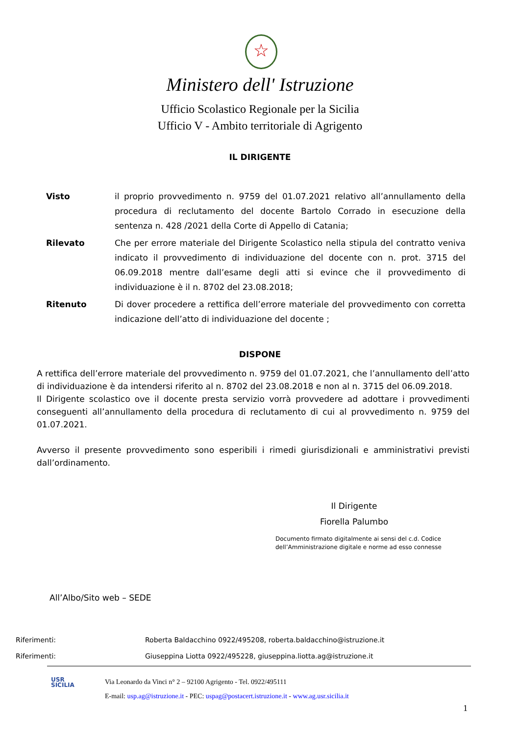☆
Ministero dell' Istruzione
Ufficio Scolastico Regionale per la Sicilia
Ufficio V - Ambito territoriale di Agrigento
IL DIRIGENTE
| Visto | il proprio provvedimento n. 9759 del 01.07.2021 relativo all’annullamento della procedura di reclutamento del docente Bartolo Corrado in esecuzione della sentenza n. 428 /2021 della Corte di Appello di Catania; |
| Rilevato | Che per errore materiale del Dirigente Scolastico nella stipula del contratto veniva indicato il provvedimento di individuazione del docente con n. prot. 3715 del 06.09.2018 mentre dall’esame degli atti si evince che il provvedimento di individuazione è il n. 8702 del 23.08.2018; |
| Ritenuto | Di dover procedere a rettifica dell’errore materiale del provvedimento con corretta indicazione dell’atto di individuazione del docente ; |
DISPONE
A rettifica dell’errore materiale del provvedimento n. 9759 del 01.07.2021, che l’annullamento dell’atto di individuazione è da intendersi riferito al n. 8702 del 23.08.2018 e non al n. 3715 del 06.09.2018.
Il Dirigente scolastico ove il docente presta servizio vorrà provvedere ad adottare i provvedimenti conseguenti all’annullamento della procedura di reclutamento di cui al provvedimento n. 9759 del 01.07.2021.
Avverso il presente provvedimento sono esperibili i rimedi giurisdizionali e amministrativi previsti dall’ordinamento.
Il Dirigente
Fiorella Palumbo
Documento firmato digitalmente ai sensi del c.d. Codice
dell’Amministrazione digitale e norme ad esso connesse
All’Albo/Sito web – SEDE
Riferimenti: Roberta Baldacchino 0922/495208, roberta.baldacchino@istruzione.it
Riferimenti: Giuseppina Liotta 0922/495228, giuseppina.liotta.ag@istruzione.it
USR
SICILIA
Via Leonardo da Vinci n° 2 – 92100 Agrigento - Tel. 0922/495111
E-mail: usp.ag@istruzione.it - PEC: uspag@postacert.istruzione.it - www.ag.usr.sicilia.it
1